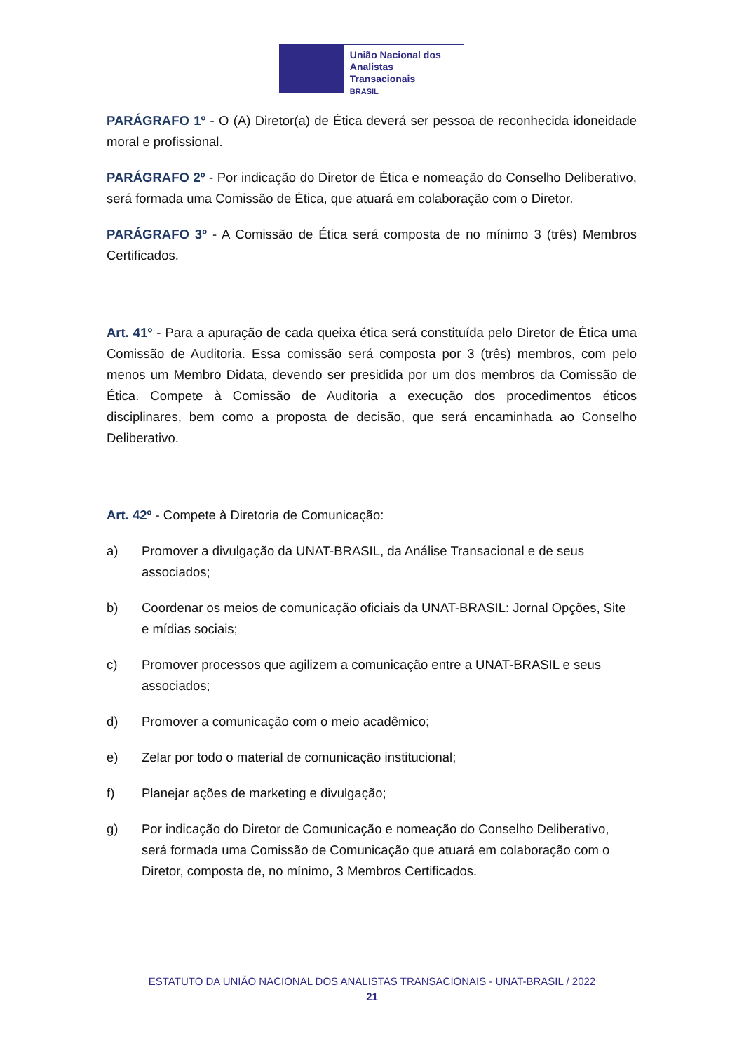União Nacional dos
Analistas Transacionais
BRASIL
PARÁGRAFO 1º - O (A) Diretor(a) de Ética deverá ser pessoa de reconhecida idoneidade moral e profissional.
PARÁGRAFO 2º - Por indicação do Diretor de Ética e nomeação do Conselho Deliberativo, será formada uma Comissão de Ética, que atuará em colaboração com o Diretor.
PARÁGRAFO 3º - A Comissão de Ética será composta de no mínimo 3 (três) Membros Certificados.
Art. 41º - Para a apuração de cada queixa ética será constituída pelo Diretor de Ética uma Comissão de Auditoria. Essa comissão será composta por 3 (três) membros, com pelo menos um Membro Didata, devendo ser presidida por um dos membros da Comissão de Ética. Compete à Comissão de Auditoria a execução dos procedimentos éticos disciplinares, bem como a proposta de decisão, que será encaminhada ao Conselho Deliberativo.
Art. 42º - Compete à Diretoria de Comunicação:
a) Promover a divulgação da UNAT-BRASIL, da Análise Transacional e de seus associados;
b) Coordenar os meios de comunicação oficiais da UNAT-BRASIL: Jornal Opções, Site e mídias sociais;
c) Promover processos que agilizem a comunicação entre a UNAT-BRASIL e seus associados;
d) Promover a comunicação com o meio acadêmico;
e) Zelar por todo o material de comunicação institucional;
f) Planejar ações de marketing e divulgação;
g) Por indicação do Diretor de Comunicação e nomeação do Conselho Deliberativo, será formada uma Comissão de Comunicação que atuará em colaboração com o Diretor, composta de, no mínimo, 3 Membros Certificados.
ESTATUTO DA UNIÃO NACIONAL DOS ANALISTAS TRANSACIONAIS - UNAT-BRASIL / 2022
21